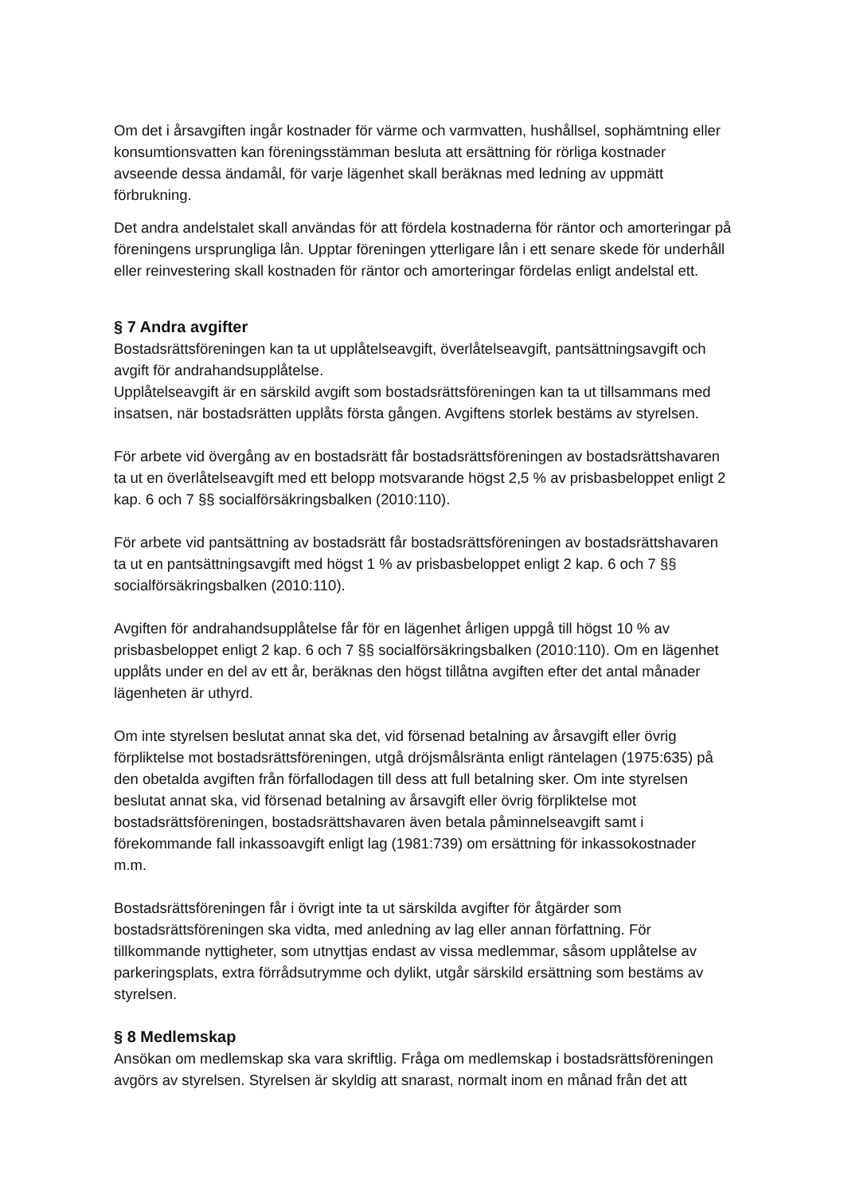Om det i årsavgiften ingår kostnader för värme och varmvatten, hushållsel, sophämtning eller konsumtionsvatten kan föreningsstämman besluta att ersättning för rörliga kostnader avseende dessa ändamål, för varje lägenhet skall beräknas med ledning av uppmätt förbrukning.
Det andra andelstalet skall användas för att fördela kostnaderna för räntor och amorteringar på föreningens ursprungliga lån. Upptar föreningen ytterligare lån i ett senare skede för underhåll eller reinvestering skall kostnaden för räntor och amorteringar fördelas enligt andelstal ett.
§ 7 Andra avgifter
Bostadsrättsföreningen kan ta ut upplåtelseavgift, överlåtelseavgift, pantsättningsavgift och avgift för andrahandsupplåtelse.
Upplåtelseavgift är en särskild avgift som bostadsrättsföreningen kan ta ut tillsammans med insatsen, när bostadsrätten upplåts första gången. Avgiftens storlek bestäms av styrelsen.
För arbete vid övergång av en bostadsrätt får bostadsrättsföreningen av bostadsrättshavaren ta ut en överlåtelseavgift med ett belopp motsvarande högst 2,5 % av prisbasbeloppet enligt 2 kap. 6 och 7 §§ socialförsäkringsbalken (2010:110).
För arbete vid pantsättning av bostadsrätt får bostadsrättsföreningen av bostadsrättshavaren ta ut en pantsättningsavgift med högst 1 % av prisbasbeloppet enligt 2 kap. 6 och 7 §§ socialförsäkringsbalken (2010:110).
Avgiften för andrahandsupplåtelse får för en lägenhet årligen uppgå till högst 10 % av prisbasbeloppet enligt 2 kap. 6 och 7 §§ socialförsäkringsbalken (2010:110). Om en lägenhet upplåts under en del av ett år, beräknas den högst tillåtna avgiften efter det antal månader lägenheten är uthyrd.
Om inte styrelsen beslutat annat ska det, vid försenad betalning av årsavgift eller övrig förpliktelse mot bostadsrättsföreningen, utgå dröjsmålsränta enligt räntelagen (1975:635) på den obetalda avgiften från förfallodagen till dess att full betalning sker. Om inte styrelsen beslutat annat ska, vid försenad betalning av årsavgift eller övrig förpliktelse mot bostadsrättsföreningen, bostadsrättshavaren även betala påminnelseavgift samt i förekommande fall inkassoavgift enligt lag (1981:739) om ersättning för inkassokostnader m.m.
Bostadsrättsföreningen får i övrigt inte ta ut särskilda avgifter för åtgärder som bostadsrättsföreningen ska vidta, med anledning av lag eller annan författning. För tillkommande nyttigheter, som utnyttjas endast av vissa medlemmar, såsom upplåtelse av parkeringsplats, extra förrådsutrymme och dylikt, utgår särskild ersättning som bestäms av styrelsen.
§ 8 Medlemskap
Ansökan om medlemskap ska vara skriftlig. Fråga om medlemskap i bostadsrättsföreningen avgörs av styrelsen. Styrelsen är skyldig att snarast, normalt inom en månad från det att